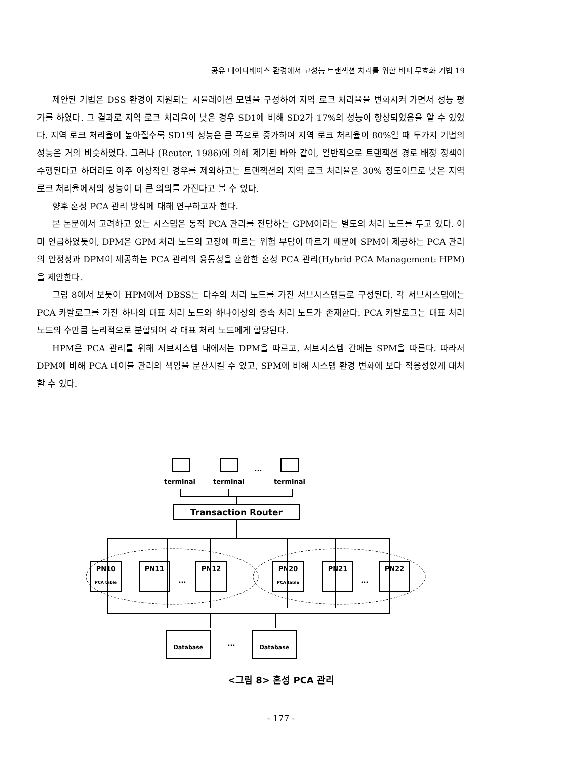공유 데이타베이스 환경에서 고성능 트랜잭션 처리를 위한 버퍼 무효화 기법 19
제안된 기법은 DSS 환경이 지원되는 시뮬레이션 모델을 구성하여 지역 로크 처리율을 변화시켜 가면서 성능 평가를 하였다. 그 결과로 지역 로크 처리율이 낮은 경우 SD1에 비해 SD2가 17%의 성능이 향상되었음을 알 수 있었다. 지역 로크 처리율이 높아질수록 SD1의 성능은 큰 폭으로 증가하여 지역 로크 처리율이 80%일 때 두가지 기법의 성능은 거의 비슷하였다. 그러나 (Reuter, 1986)에 의해 제기된 바와 같이, 일반적으로 트랜잭션 경로 배정 정책이 수행된다고 하더라도 아주 이상적인 경우를 제외하고는 트랜잭션의 지역 로크 처리율은 30% 정도이므로 낮은 지역 로크 처리율에서의 성능이 더 큰 의의를 가진다고 볼 수 있다.
향후 혼성 PCA 관리 방식에 대해 연구하고자 한다.
본 논문에서 고려하고 있는 시스템은 동적 PCA 관리를 전담하는 GPM이라는 별도의 처리 노드를 두고 있다. 이미 언급하였듯이, DPM은 GPM 처리 노드의 고장에 따르는 위험 부담이 따르기 때문에 SPM이 제공하는 PCA 관리의 안정성과 DPM이 제공하는 PCA 관리의 융통성을 혼합한 혼성 PCA 관리(Hybrid PCA Management: HPM)을 제안한다.
그림 8에서 보듯이 HPM에서 DBSS는 다수의 처리 노드를 가진 서브시스템들로 구성된다. 각 서브시스템에는 PCA 카탈로그를 가진 하나의 대표 처리 노드와 하나이상의 종속 처리 노드가 존재한다. PCA 카탈로그는 대표 처리 노드의 수만큼 논리적으로 분할되어 각 대표 처리 노드에게 할당된다.
HPM은 PCA 관리를 위해 서브시스템 내에서는 DPM을 따르고, 서브시스템 간에는 SPM을 따른다. 따라서 DPM에 비해 PCA 테이블 관리의 책임을 분산시킬 수 있고, SPM에 비해 시스템 환경 변화에 보다 적응성있게 대처할 수 있다.
terminal
terminal
terminal
Transaction Router
PN10
PN11
PN12
PN20
PN21
PN22
Database
Database
PCA table
PCA table
...
...
...
...
<그림 8> 혼성 PCA 관리
- 177 -